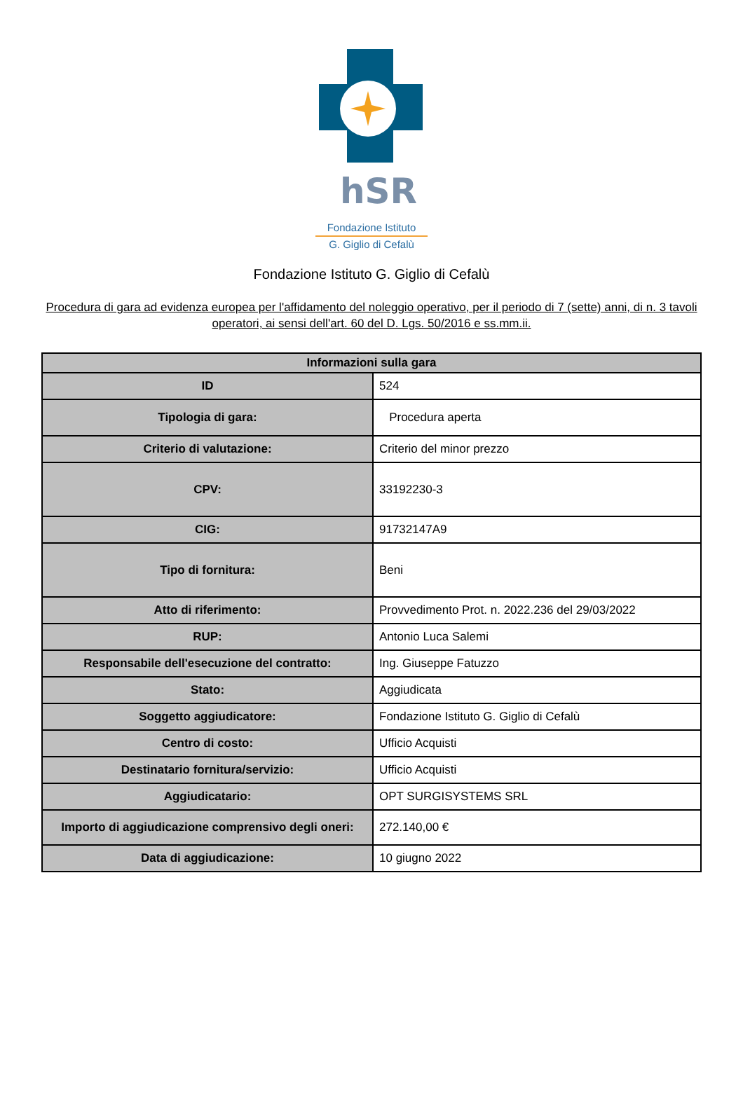hSR
Fondazione Istituto
G. Giglio di Cefalù
Fondazione Istituto G. Giglio di Cefalù
Procedura di gara ad evidenza europea per l'affidamento del noleggio operativo, per il periodo di 7 (sette) anni, di n. 3 tavoli operatori, ai sensi dell'art. 60 del D. Lgs. 50/2016 e ss.mm.ii.
| Informazioni sulla gara | |
| --- | --- |
| ID | 524 |
| Tipologia di gara: | Procedura aperta |
| Criterio di valutazione: | Criterio del minor prezzo |
| CPV: | 33192230-3 |
| CIG: | 91732147A9 |
| Tipo di fornitura: | Beni |
| Atto di riferimento: | Provvedimento Prot. n. 2022.236 del 29/03/2022 |
| RUP: | Antonio Luca Salemi |
| Responsabile dell'esecuzione del contratto: | Ing. Giuseppe Fatuzzo |
| Stato: | Aggiudicata |
| Soggetto aggiudicatore: | Fondazione Istituto G. Giglio di Cefalù |
| Centro di costo: | Ufficio Acquisti |
| Destinatario fornitura/servizio: | Ufficio Acquisti |
| Aggiudicatario: | OPT SURGISYSTEMS SRL |
| Importo di aggiudicazione comprensivo degli oneri: | 272.140,00 € |
| Data di aggiudicazione: | 10 giugno 2022 |